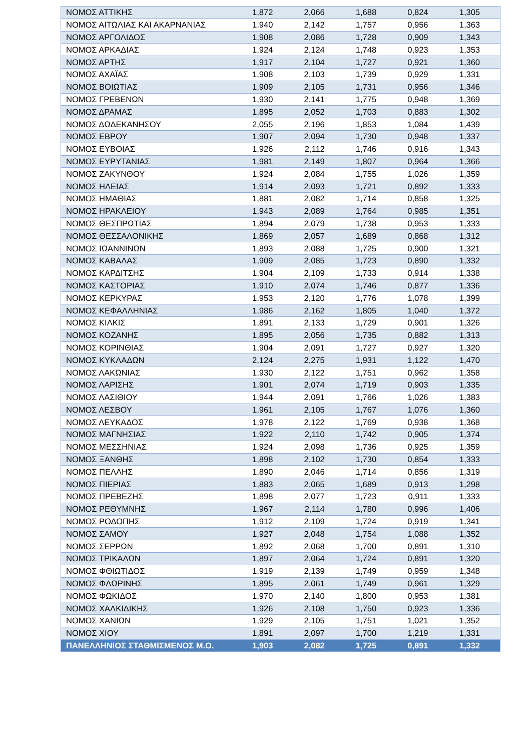| ΝΟΜΟΣ ΑΤΤΙΚΗΣ | 1,872 | 2,066 | 1,688 | 0,824 | 1,305 |
| ΝΟΜΟΣ ΑΙΤΩΛΙΑΣ ΚΑΙ ΑΚΑΡΝΑΝΙΑΣ | 1,940 | 2,142 | 1,757 | 0,956 | 1,363 |
| ΝΟΜΟΣ ΑΡΓΟΛΙΔΟΣ | 1,908 | 2,086 | 1,728 | 0,909 | 1,343 |
| ΝΟΜΟΣ ΑΡΚΑΔΙΑΣ | 1,924 | 2,124 | 1,748 | 0,923 | 1,353 |
| ΝΟΜΟΣ ΑΡΤΗΣ | 1,917 | 2,104 | 1,727 | 0,921 | 1,360 |
| ΝΟΜΟΣ ΑΧΑΪΑΣ | 1,908 | 2,103 | 1,739 | 0,929 | 1,331 |
| ΝΟΜΟΣ ΒΟΙΩΤΙΑΣ | 1,909 | 2,105 | 1,731 | 0,956 | 1,346 |
| ΝΟΜΟΣ ΓΡΕΒΕΝΩΝ | 1,930 | 2,141 | 1,775 | 0,948 | 1,369 |
| ΝΟΜΟΣ ΔΡΑΜΑΣ | 1,895 | 2,052 | 1,703 | 0,883 | 1,302 |
| ΝΟΜΟΣ ΔΩΔΕΚΑΝΗΣΟΥ | 2,055 | 2,196 | 1,853 | 1,084 | 1,439 |
| ΝΟΜΟΣ ΕΒΡΟΥ | 1,907 | 2,094 | 1,730 | 0,948 | 1,337 |
| ΝΟΜΟΣ ΕΥΒΟΙΑΣ | 1,926 | 2,112 | 1,746 | 0,916 | 1,343 |
| ΝΟΜΟΣ ΕΥΡΥΤΑΝΙΑΣ | 1,981 | 2,149 | 1,807 | 0,964 | 1,366 |
| ΝΟΜΟΣ ΖΑΚΥΝΘΟΥ | 1,924 | 2,084 | 1,755 | 1,026 | 1,359 |
| ΝΟΜΟΣ ΗΛΕΙΑΣ | 1,914 | 2,093 | 1,721 | 0,892 | 1,333 |
| ΝΟΜΟΣ ΗΜΑΘΙΑΣ | 1,881 | 2,082 | 1,714 | 0,858 | 1,325 |
| ΝΟΜΟΣ ΗΡΑΚΛΕΙΟΥ | 1,943 | 2,089 | 1,764 | 0,985 | 1,351 |
| ΝΟΜΟΣ ΘΕΣΠΡΩΤΙΑΣ | 1,894 | 2,079 | 1,738 | 0,953 | 1,333 |
| ΝΟΜΟΣ ΘΕΣΣΑΛΟΝΙΚΗΣ | 1,869 | 2,057 | 1,689 | 0,868 | 1,312 |
| ΝΟΜΟΣ ΙΩΑΝΝΙΝΩΝ | 1,893 | 2,088 | 1,725 | 0,900 | 1,321 |
| ΝΟΜΟΣ ΚΑΒΑΛΑΣ | 1,909 | 2,085 | 1,723 | 0,890 | 1,332 |
| ΝΟΜΟΣ ΚΑΡΔΙΤΣΗΣ | 1,904 | 2,109 | 1,733 | 0,914 | 1,338 |
| ΝΟΜΟΣ ΚΑΣΤΟΡΙΑΣ | 1,910 | 2,074 | 1,746 | 0,877 | 1,336 |
| ΝΟΜΟΣ ΚΕΡΚΥΡΑΣ | 1,953 | 2,120 | 1,776 | 1,078 | 1,399 |
| ΝΟΜΟΣ ΚΕΦΑΛΛΗΝΙΑΣ | 1,986 | 2,162 | 1,805 | 1,040 | 1,372 |
| ΝΟΜΟΣ ΚΙΛΚΙΣ | 1,891 | 2,133 | 1,729 | 0,901 | 1,326 |
| ΝΟΜΟΣ ΚΟΖΑΝΗΣ | 1,895 | 2,056 | 1,735 | 0,882 | 1,313 |
| ΝΟΜΟΣ ΚΟΡΙΝΘΙΑΣ | 1,904 | 2,091 | 1,727 | 0,927 | 1,320 |
| ΝΟΜΟΣ ΚΥΚΛΑΔΩΝ | 2,124 | 2,275 | 1,931 | 1,122 | 1,470 |
| ΝΟΜΟΣ ΛΑΚΩΝΙΑΣ | 1,930 | 2,122 | 1,751 | 0,962 | 1,358 |
| ΝΟΜΟΣ ΛΑΡΙΣΗΣ | 1,901 | 2,074 | 1,719 | 0,903 | 1,335 |
| ΝΟΜΟΣ ΛΑΣΙΘΙΟΥ | 1,944 | 2,091 | 1,766 | 1,026 | 1,383 |
| ΝΟΜΟΣ ΛΕΣΒΟΥ | 1,961 | 2,105 | 1,767 | 1,076 | 1,360 |
| ΝΟΜΟΣ ΛΕΥΚΑΔΟΣ | 1,978 | 2,122 | 1,769 | 0,938 | 1,368 |
| ΝΟΜΟΣ ΜΑΓΝΗΣΙΑΣ | 1,922 | 2,110 | 1,742 | 0,905 | 1,374 |
| ΝΟΜΟΣ ΜΕΣΣΗΝΙΑΣ | 1,924 | 2,098 | 1,736 | 0,925 | 1,359 |
| ΝΟΜΟΣ ΞΑΝΘΗΣ | 1,898 | 2,102 | 1,730 | 0,854 | 1,333 |
| ΝΟΜΟΣ ΠΕΛΛΗΣ | 1,890 | 2,046 | 1,714 | 0,856 | 1,319 |
| ΝΟΜΟΣ ΠΙΕΡΙΑΣ | 1,883 | 2,065 | 1,689 | 0,913 | 1,298 |
| ΝΟΜΟΣ ΠΡΕΒΕΖΗΣ | 1,898 | 2,077 | 1,723 | 0,911 | 1,333 |
| ΝΟΜΟΣ ΡΕΘΥΜΝΗΣ | 1,967 | 2,114 | 1,780 | 0,996 | 1,406 |
| ΝΟΜΟΣ ΡΟΔΟΠΗΣ | 1,912 | 2,109 | 1,724 | 0,919 | 1,341 |
| ΝΟΜΟΣ ΣΑΜΟΥ | 1,927 | 2,048 | 1,754 | 1,088 | 1,352 |
| ΝΟΜΟΣ ΣΕΡΡΩΝ | 1,892 | 2,068 | 1,700 | 0,891 | 1,310 |
| ΝΟΜΟΣ ΤΡΙΚΑΛΩΝ | 1,897 | 2,064 | 1,724 | 0,891 | 1,320 |
| ΝΟΜΟΣ ΦΘΙΩΤΙΔΟΣ | 1,919 | 2,139 | 1,749 | 0,959 | 1,348 |
| ΝΟΜΟΣ ΦΛΩΡΙΝΗΣ | 1,895 | 2,061 | 1,749 | 0,961 | 1,329 |
| ΝΟΜΟΣ ΦΩΚΙΔΟΣ | 1,970 | 2,140 | 1,800 | 0,953 | 1,381 |
| ΝΟΜΟΣ ΧΑΛΚΙΔΙΚΗΣ | 1,926 | 2,108 | 1,750 | 0,923 | 1,336 |
| ΝΟΜΟΣ ΧΑΝΙΩΝ | 1,929 | 2,105 | 1,751 | 1,021 | 1,352 |
| ΝΟΜΟΣ ΧΙΟΥ | 1,891 | 2,097 | 1,700 | 1,219 | 1,331 |
| ΠΑΝΕΛΛΗΝΙΟΣ ΣΤΑΘΜΙΣΜΕΝΟΣ Μ.Ο. | 1,903 | 2,082 | 1,725 | 0,891 | 1,332 |